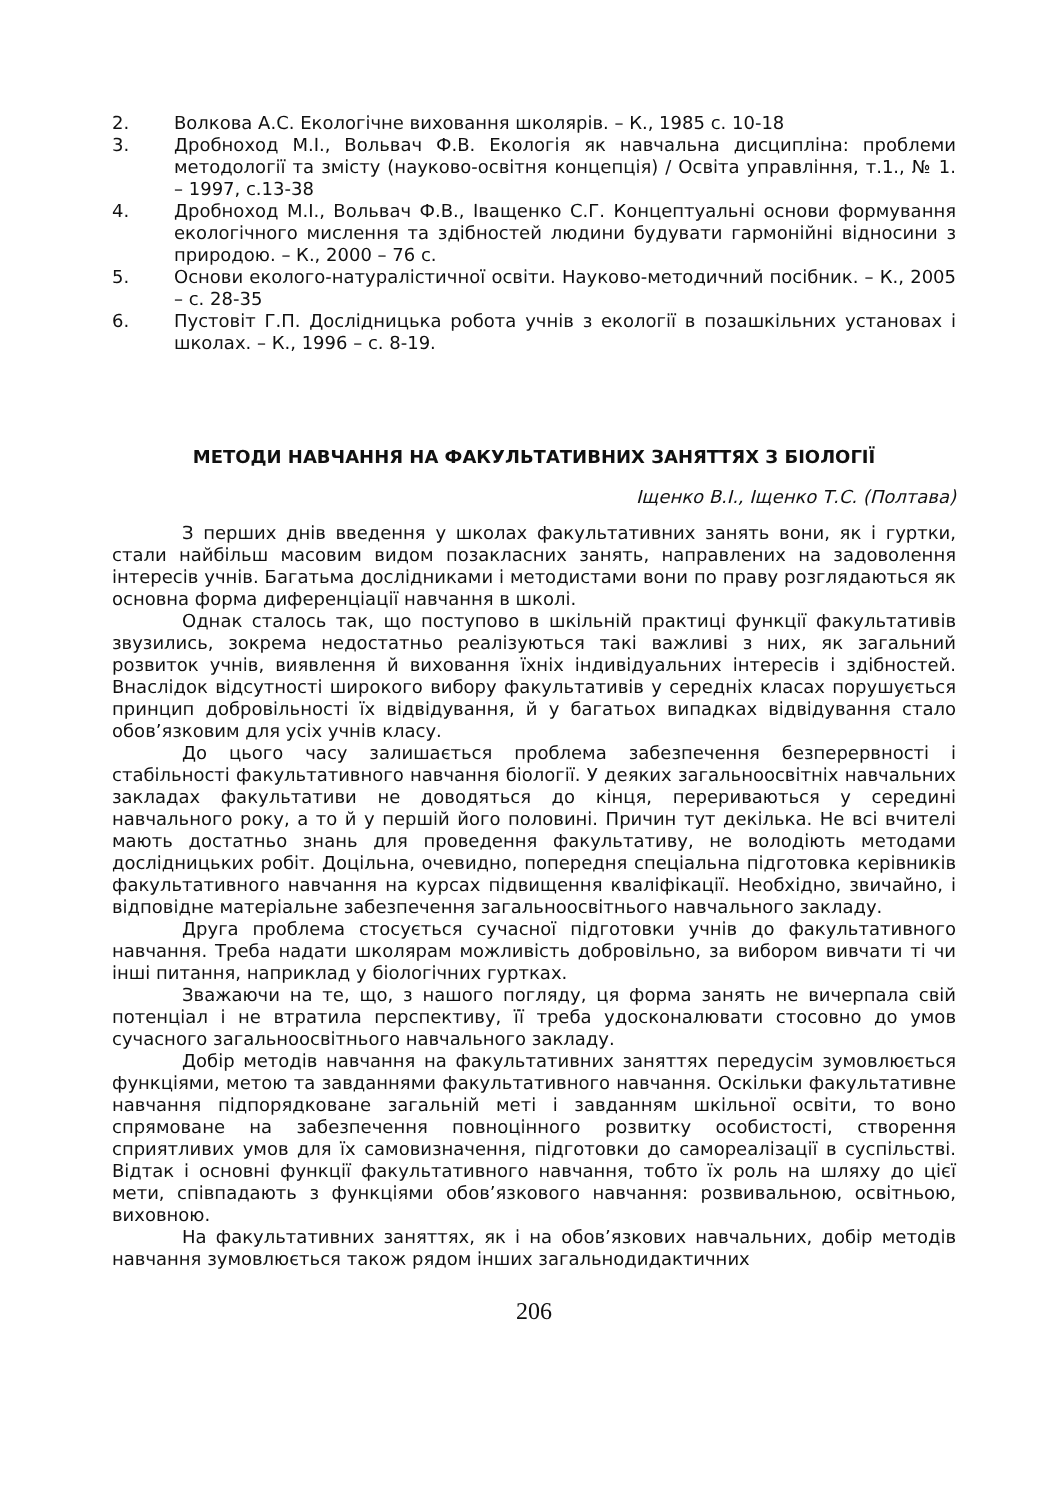2. Волкова А.С. Екологічне виховання школярів. – К., 1985 с. 10-18
3. Дробноход М.І., Вольвач Ф.В. Екологія як навчальна дисципліна: проблеми методології та змісту (науково-освітня концепція) / Освіта управління, т.1., № 1. – 1997, с.13-38
4. Дробноход М.І., Вольвач Ф.В., Іващенко С.Г. Концептуальні основи формування екологічного мислення та здібностей людини будувати гармонійні відносини з природою. – К., 2000 – 76 с.
5. Основи еколого-натуралістичної освіти. Науково-методичний посібник. – К., 2005 – с. 28-35
6. Пустовіт Г.П. Дослідницька робота учнів з екології в позашкільних установах і школах. – К., 1996 – с. 8-19.
МЕТОДИ НАВЧАННЯ НА ФАКУЛЬТАТИВНИХ ЗАНЯТТЯХ З БІОЛОГІЇ
Іщенко В.І., Іщенко Т.С. (Полтава)
З перших днів введення у школах факультативних занять вони, як і гуртки, стали найбільш масовим видом позакласних занять, направлених на задоволення інтересів учнів. Багатьма дослідниками і методистами вони по праву розглядаються як основна форма диференціації навчання в школі.
Однак сталось так, що поступово в шкільній практиці функції факультативів звузились, зокрема недостатньо реалізуються такі важливі з них, як загальний розвиток учнів, виявлення й виховання їхніх індивідуальних інтересів і здібностей. Внаслідок відсутності широкого вибору факультативів у середніх класах порушується принцип добровільності їх відвідування, й у багатьох випадках відвідування стало обов’язковим для усіх учнів класу.
До цього часу залишається проблема забезпечення безперервності і стабільності факультативного навчання біології. У деяких загальноосвітніх навчальних закладах факультативи не доводяться до кінця, перериваються у середині навчального року, а то й у першій його половині. Причин тут декілька. Не всі вчителі мають достатньо знань для проведення факультативу, не володіють методами дослідницьких робіт. Доцільна, очевидно, попередня спеціальна підготовка керівників факультативного навчання на курсах підвищення кваліфікації. Необхідно, звичайно, і відповідне матеріальне забезпечення загальноосвітнього навчального закладу.
Друга проблема стосується сучасної підготовки учнів до факультативного навчання. Треба надати школярам можливість добровільно, за вибором вивчати ті чи інші питання, наприклад у біологічних гуртках.
Зважаючи на те, що, з нашого погляду, ця форма занять не вичерпала свій потенціал і не втратила перспективу, її треба удосконалювати стосовно до умов сучасного загальноосвітнього навчального закладу.
Добір методів навчання на факультативних заняттях передусім зумовлюється функціями, метою та завданнями факультативного навчання. Оскільки факультативне навчання підпорядковане загальній меті і завданням шкільної освіти, то воно спрямоване на забезпечення повноцінного розвитку особистості, створення сприятливих умов для їх самовизначення, підготовки до самореалізації в суспільстві. Відтак і основні функції факультативного навчання, тобто їх роль на шляху до цієї мети, співпадають з функціями обов’язкового навчання: розвивальною, освітньою, виховною.
На факультативних заняттях, як і на обов’язкових навчальних, добір методів навчання зумовлюється також рядом інших загальнодидактичних
206